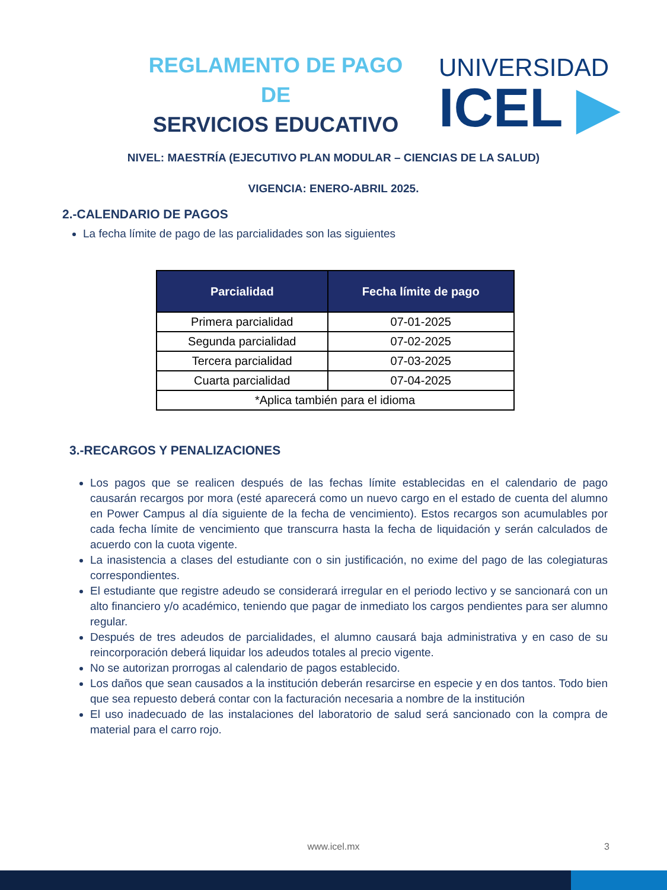REGLAMENTO DE PAGO DE
SERVICIOS EDUCATIVO
UNIVERSIDAD
ICEL ▶
NIVEL: MAESTRÍA (EJECUTIVO PLAN MODULAR – CIENCIAS DE LA SALUD)
VIGENCIA: ENERO-ABRIL 2025.
2.-CALENDARIO DE PAGOS
La fecha límite de pago de las parcialidades son las siguientes
| Parcialidad | Fecha límite de pago |
| --- | --- |
| Primera parcialidad | 07-01-2025 |
| Segunda parcialidad | 07-02-2025 |
| Tercera parcialidad | 07-03-2025 |
| Cuarta parcialidad | 07-04-2025 |
| *Aplica también para el idioma | |
3.-RECARGOS Y PENALIZACIONES
Los pagos que se realicen después de las fechas límite establecidas en el calendario de pago causarán recargos por mora (esté aparecerá como un nuevo cargo en el estado de cuenta del alumno en Power Campus al día siguiente de la fecha de vencimiento). Estos recargos son acumulables por cada fecha límite de vencimiento que transcurra hasta la fecha de liquidación y serán calculados de acuerdo con la cuota vigente.
La inasistencia a clases del estudiante con o sin justificación, no exime del pago de las colegiaturas correspondientes.
El estudiante que registre adeudo se considerará irregular en el periodo lectivo y se sancionará con un alto financiero y/o académico, teniendo que pagar de inmediato los cargos pendientes para ser alumno regular.
Después de tres adeudos de parcialidades, el alumno causará baja administrativa y en caso de su reincorporación deberá liquidar los adeudos totales al precio vigente.
No se autorizan prorrogas al calendario de pagos establecido.
Los daños que sean causados a la institución deberán resarcirse en especie y en dos tantos. Todo bien que sea repuesto deberá contar con la facturación necesaria a nombre de la institución
El uso inadecuado de las instalaciones del laboratorio de salud será sancionado con la compra de material para el carro rojo.
www.icel.mx 3